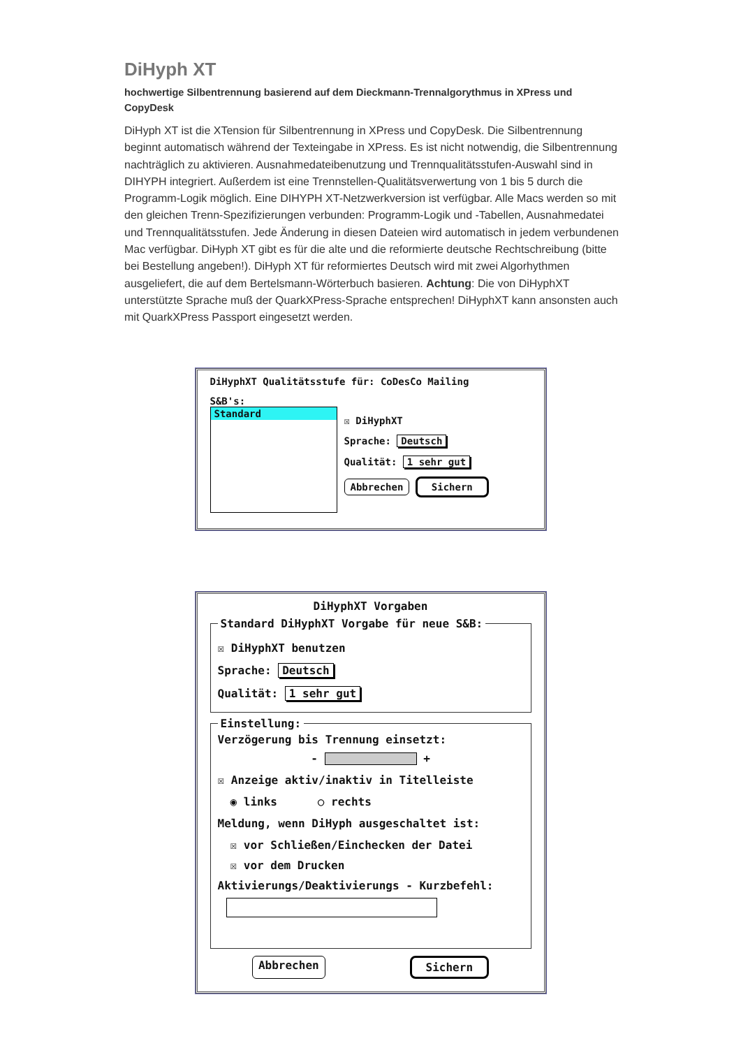DiHyph XT
hochwertige Silbentrennung basierend auf dem Dieckmann-Trennalgorythmus in XPress und CopyDesk
DiHyph XT ist die XTension für Silbentrennung in XPress und CopyDesk. Die Silbentrennung beginnt automatisch während der Texteingabe in XPress. Es ist nicht notwendig, die Silbentrennung nachträglich zu aktivieren. Ausnahmedateibenutzung und Trennqualitätsstufen-Auswahl sind in DIHYPH integriert. Außerdem ist eine Trennstellen-Qualitätsverwertung von 1 bis 5 durch die Programm-Logik möglich. Eine DIHYPH XT-Netzwerkversion ist verfügbar. Alle Macs werden so mit den gleichen Trenn-Spezifizierungen verbunden: Programm-Logik und -Tabellen, Ausnahmedatei und Trennqualitätsstufen. Jede Änderung in diesen Dateien wird automatisch in jedem verbundenen Mac verfügbar. DiHyph XT gibt es für die alte und die reformierte deutsche Rechtschreibung (bitte bei Bestellung angeben!). DiHyph XT für reformiertes Deutsch wird mit zwei Algorhythmen ausgeliefert, die auf dem Bertelsmann-Wörterbuch basieren. Achtung: Die von DiHyphXT unterstützte Sprache muß der QuarkXPress-Sprache entsprechen! DiHyphXT kann ansonsten auch mit QuarkXPress Passport eingesetzt werden.
DiHyphXT Qualitätsstufe für: CoDesCo Mailing
S&B's:
Standard
☒ DiHyphXT
Sprache: Deutsch
Qualität: 1 sehr gut
Abbrechen Sichern
DiHyphXT Vorgaben
Standard DiHyphXT Vorgabe für neue S&B:
☒ DiHyphXT benutzen
Sprache: Deutsch
Qualität: 1 sehr gut
Einstellung:
Verzögerung bis Trennung einsetzt:
- +
☒ Anzeige aktiv/inaktiv in Titelleiste
◉ links ○ rechts
Meldung, wenn DiHyph ausgeschaltet ist:
☒ vor Schließen/Einchecken der Datei
☒ vor dem Drucken
Aktivierungs/Deaktivierungs - Kurzbefehl:
Abbrechen Sichern